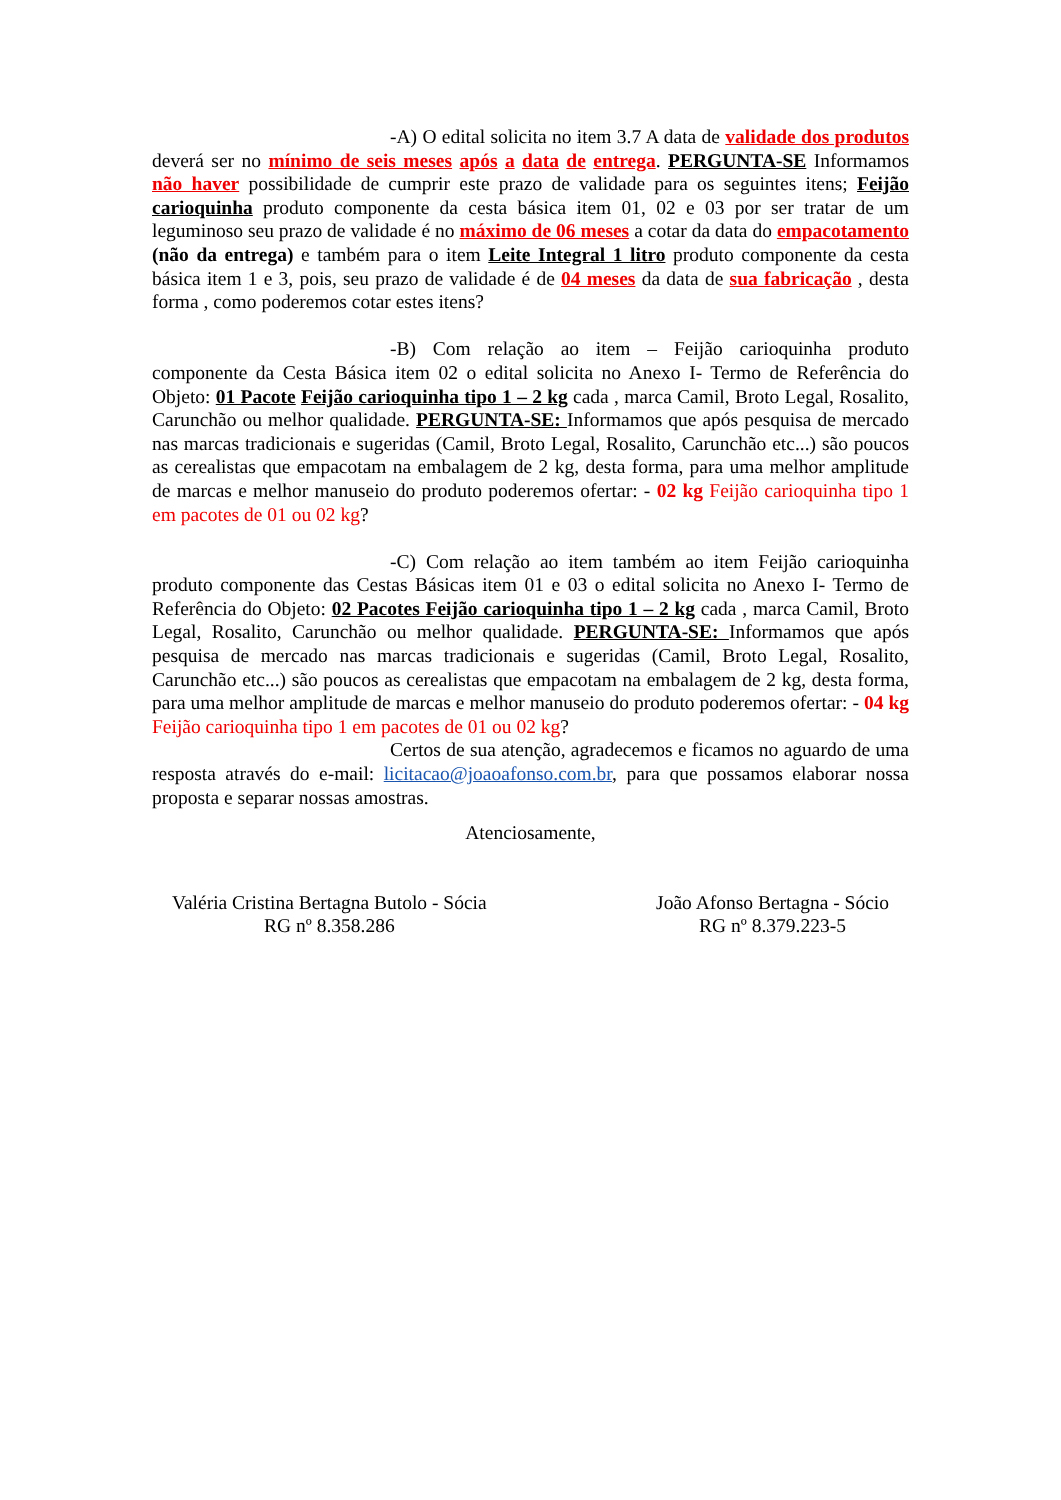-A) O edital solicita no item 3.7 A data de validade dos produtos deverá ser no mínimo de seis meses após a data de entrega. PERGUNTA-SE Informamos não haver possibilidade de cumprir este prazo de validade para os seguintes itens; Feijão carioquinha produto componente da cesta básica item 01, 02 e 03 por ser tratar de um leguminoso seu prazo de validade é no máximo de 06 meses a cotar da data do empacotamento (não da entrega) e também para o item Leite Integral 1 litro produto componente da cesta básica item 1 e 3, pois, seu prazo de validade é de 04 meses da data de sua fabricação , desta forma , como poderemos cotar estes itens?
-B) Com relação ao item – Feijão carioquinha produto componente da Cesta Básica item 02 o edital solicita no Anexo I- Termo de Referência do Objeto: 01 Pacote Feijão carioquinha tipo 1 – 2 kg cada , marca Camil, Broto Legal, Rosalito, Carunchão ou melhor qualidade. PERGUNTA-SE: Informamos que após pesquisa de mercado nas marcas tradicionais e sugeridas (Camil, Broto Legal, Rosalito, Carunchão etc...) são poucos as cerealistas que empacotam na embalagem de 2 kg, desta forma, para uma melhor amplitude de marcas e melhor manuseio do produto poderemos ofertar: - 02 kg Feijão carioquinha tipo 1 em pacotes de 01 ou 02 kg?
-C) Com relação ao item também ao item Feijão carioquinha produto componente das Cestas Básicas item 01 e 03 o edital solicita no Anexo I- Termo de Referência do Objeto: 02 Pacotes Feijão carioquinha tipo 1 – 2 kg cada , marca Camil, Broto Legal, Rosalito, Carunchão ou melhor qualidade. PERGUNTA-SE: Informamos que após pesquisa de mercado nas marcas tradicionais e sugeridas (Camil, Broto Legal, Rosalito, Carunchão etc...) são poucos as cerealistas que empacotam na embalagem de 2 kg, desta forma, para uma melhor amplitude de marcas e melhor manuseio do produto poderemos ofertar: - 04 kg Feijão carioquinha tipo 1 em pacotes de 01 ou 02 kg?
Certos de sua atenção, agradecemos e ficamos no aguardo de uma resposta através do e-mail: licitacao@joaoafonso.com.br, para que possamos elaborar nossa proposta e separar nossas amostras.
Atenciosamente,
Valéria Cristina Bertagna Butolo - Sócia
RG nº 8.358.286
João Afonso Bertagna - Sócio
RG nº 8.379.223-5